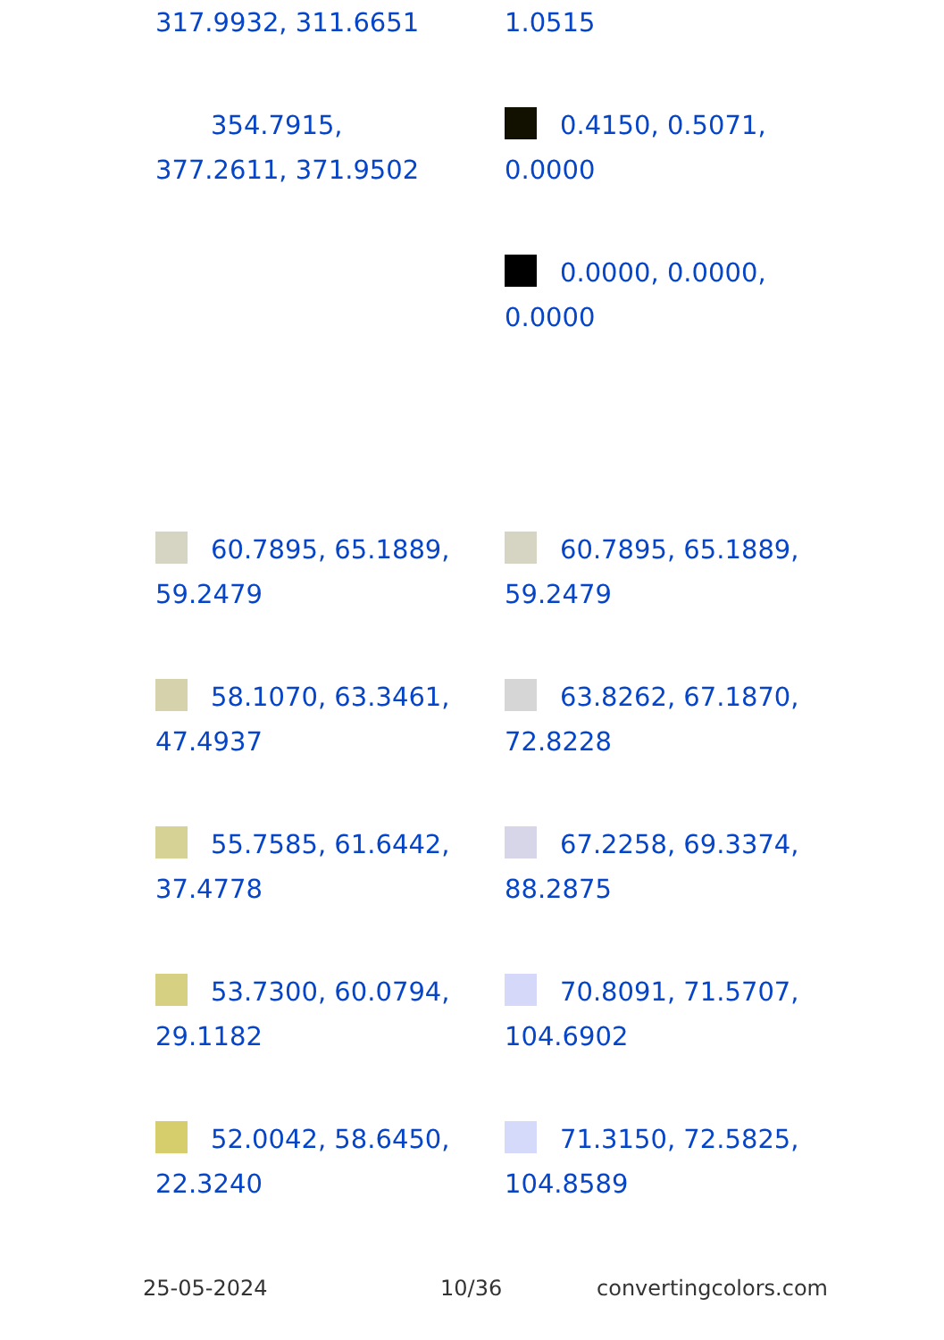317.9932, 311.6651 1.0515
354.7915, 377.2611, 371.9502
0.4150, 0.5071, 0.0000
0.0000, 0.0000, 0.0000
60.7895, 65.1889, 59.2479
60.7895, 65.1889, 59.2479
58.1070, 63.3461, 47.4937
63.8262, 67.1870, 72.8228
55.7585, 61.6442, 37.4778
67.2258, 69.3374, 88.2875
53.7300, 60.0794, 29.1182
70.8091, 71.5707, 104.6902
52.0042, 58.6450, 22.3240
71.3150, 72.5825, 104.8589
25-05-2024 10/36 convertingcolors.com